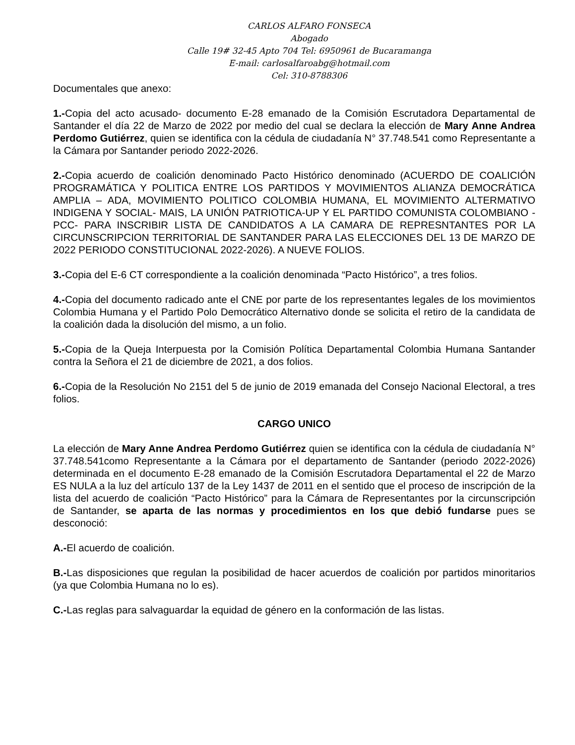CARLOS ALFARO FONSECA
Abogado
Calle 19# 32-45 Apto 704 Tel: 6950961 de Bucaramanga
E-mail: carlosalfaroabg@hotmail.com
Cel: 310-8788306
Documentales que anexo:
1.-Copia del acto acusado- documento E-28 emanado de la Comisión Escrutadora Departamental de Santander el día 22 de Marzo de 2022 por medio del cual se declara la elección de Mary Anne Andrea Perdomo Gutiérrez, quien se identifica con la cédula de ciudadanía N° 37.748.541 como Representante a la Cámara por Santander periodo 2022-2026.
2.-Copia acuerdo de coalición denominado Pacto Histórico denominado (ACUERDO DE COALICIÓN PROGRAMÁTICA Y POLITICA ENTRE LOS PARTIDOS Y MOVIMIENTOS ALIANZA DEMOCRÁTICA AMPLIA – ADA, MOVIMIENTO POLITICO COLOMBIA HUMANA, EL MOVIMIENTO ALTERMATIVO INDIGENA Y SOCIAL- MAIS, LA UNIÓN PATRIOTICA-UP Y EL PARTIDO COMUNISTA COLOMBIANO -PCC- PARA INSCRIBIR LISTA DE CANDIDATOS A LA CAMARA DE REPRESNTANTES POR LA CIRCUNSCRIPCION TERRITORIAL DE SANTANDER PARA LAS ELECCIONES DEL 13 DE MARZO DE 2022 PERIODO CONSTITUCIONAL 2022-2026). A NUEVE FOLIOS.
3.-Copia del E-6 CT correspondiente a la coalición denominada “Pacto Histórico”, a tres folios.
4.-Copia del documento radicado ante el CNE por parte de los representantes legales de los movimientos Colombia Humana y el Partido Polo Democrático Alternativo donde se solicita el retiro de la candidata de la coalición dada la disolución del mismo, a un folio.
5.-Copia de la Queja Interpuesta por la Comisión Política Departamental Colombia Humana Santander contra la Señora el 21 de diciembre de 2021, a dos folios.
6.-Copia de la Resolución No 2151 del 5 de junio de 2019 emanada del Consejo Nacional Electoral, a tres folios.
CARGO UNICO
La elección de Mary Anne Andrea Perdomo Gutiérrez quien se identifica con la cédula de ciudadanía N° 37.748.541como Representante a la Cámara por el departamento de Santander (periodo 2022-2026) determinada en el documento E-28 emanado de la Comisión Escrutadora Departamental el 22 de Marzo ES NULA a la luz del artículo 137 de la Ley 1437 de 2011 en el sentido que el proceso de inscripción de la lista del acuerdo de coalición “Pacto Histórico” para la Cámara de Representantes por la circunscripción de Santander, se aparta de las normas y procedimientos en los que debió fundarse pues se desconoció:
A.-El acuerdo de coalición.
B.-Las disposiciones que regulan la posibilidad de hacer acuerdos de coalición por partidos minoritarios (ya que Colombia Humana no lo es).
C.-Las reglas para salvaguardar la equidad de género en la conformación de las listas.